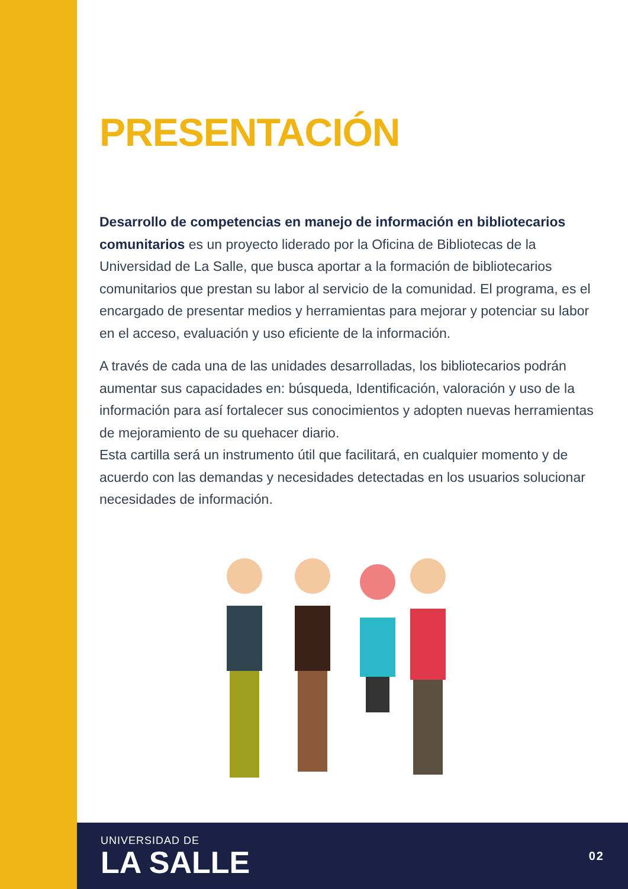PRESENTACIÓN
Desarrollo de competencias en manejo de información en bibliotecarios comunitarios es un proyecto liderado por la Oficina de Bibliotecas de la Universidad de La Salle, que busca aportar a la formación de bibliotecarios comunitarios que prestan su labor al servicio de la comunidad. El programa, es el encargado de presentar medios y herramientas para mejorar y potenciar su labor en el acceso, evaluación y uso eficiente de la información.
A través de cada una de las unidades desarrolladas, los bibliotecarios podrán aumentar sus capacidades en: búsqueda, Identificación, valoración y uso de la información para así fortalecer sus conocimientos y adopten nuevas herramientas de mejoramiento de su quehacer diario.
Esta cartilla será un instrumento útil que facilitará, en cualquier momento y de acuerdo con las demandas y necesidades detectadas en los usuarios solucionar necesidades de información.
UNIVERSIDAD DE
LA SALLE
02